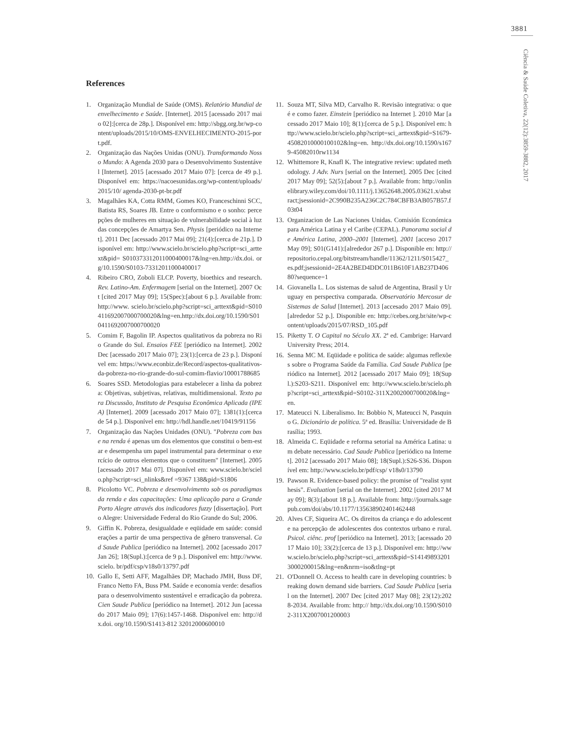3881
Ciência & Saúde Coletiva, 22(12):3859-3882, 2017
References
1. Organização Mundial de Saúde (OMS). Relatório Mundial de envelhecimento e Saúde. [Internet]. 2015 [acessado 2017 maio 02]:[cerca de 28p.]. Disponível em: http://sbgg.org.br/wp-content/uploads/2015/10/OMS-ENVELHECIMENTO-2015-port.pdf.
2. Organização das Nações Unidas (ONU). Transformando Nosso Mundo: A Agenda 2030 para o Desenvolvimento Sustentável [Internet]. 2015 [acessado 2017 Maio 07]: [cerca de 49 p.]. Disponível em: https://nacoesunidas.org/wp-content/uploads/ 2015/10/ agenda-2030-pt-br.pdf
3. Magalhães KA, Cotta RMM, Gomes KO, Franceschinni SCC, Batista RS, Soares JB. Entre o conformismo e o sonho: percepções de mulheres em situação de vulnerabilidade social à luz das concepções de Amartya Sen. Physis [periódico na Internet]. 2011 Dec [acessado 2017 Mai 09]; 21(4):[cerca de 21p.]. Disponível em: http://www.scielo.br/scielo.php?script=sci_arttext&pid= S010373312011000400017&lng=en.http://dx.doi. org/10.1590/S0103-73312011000400017
4. Ribeiro CRO, Zoboli ELCP. Poverty, bioethics and research. Rev. Latino-Am. Enfermagem [serial on the Internet]. 2007 Oct [cited 2017 May 09]; 15(Spec):[about 6 p.]. Available from: http://www. scielo.br/scielo.php?script=sci_arttext&pid=S010411692007000700020&lng=en.http://dx.doi.org/10.1590/S010411692007000700020
5. Comim F, Bagolin IP. Aspectos qualitativos da pobreza no Rio Grande do Sul. Ensaios FEE [periódico na Internet]. 2002 Dec [acessado 2017 Maio 07]; 23(1):[cerca de 23 p.]. Disponível em: https://www.econbiz.de/Record/aspectos-qualitativos-da-pobreza-no-rio-grande-do-sul-comim-flavio/10001788685
6. Soares SSD. Metodologias para estabelecer a linha da pobreza: Objetivas, subjetivas, relativas, multidimensional. Texto para Discussão, Instituto de Pesquisa Econômica Aplicada (IPEA) [Internet]. 2009 [acessado 2017 Maio 07]; 1381(1):[cerca de 54 p.]. Disponível em: http://hdl.handle.net/10419/91156
7. Organização das Nações Unidades (ONU). "Pobreza com base na renda é apenas um dos elementos que constitui o bem-estar e desempenha um papel instrumental para determinar o exercício de outros elementos que o constituem" [Internet]. 2005 [acessado 2017 Mai 07]. Disponível em: www.scielo.br/scielo.php?script=sci_nlinks&ref =9367 138&pid=S1806
8. Picolotto VC. Pobreza e desenvolvimento sob os paradigmas da renda e das capacitações: Uma aplicação para a Grande Porto Alegre através dos indicadores fuzzy [dissertação]. Porto Alegre: Universidade Federal do Rio Grande do Sul; 2006.
9. Giffin K. Pobreza, desigualdade e eqüidade em saúde: considerações a partir de uma perspectiva de gênero transversal. Cad Saude Publica [periódico na Internet]. 2002 [acessado 2017 Jan 26]; 18(Supl.):[cerca de 9 p.]. Disponível em: http://www.scielo. br/pdf/csp/v18s0/13797.pdf
10. Gallo E, Setti AFF, Magalhães DP, Machado JMH, Buss DF, Franco Netto FA, Buss PM. Saúde e economia verde: desafios para o desenvolvimento sustentável e erradicação da pobreza. Cien Saude Publica [periódico na Internet]. 2012 Jun [acessado 2017 Maio 09]; 17(6):1457-1468. Disponível em: http://dx.doi. org/10.1590/S1413-812 32012000600010
11. Souza MT, Silva MD, Carvalho R. Revisão integrativa: o que é e como fazer. Einstein [periódico na Internet ]. 2010 Mar [acessado 2017 Maio 10]; 8(1):[cerca de 5 p.]. Disponível em: http://www.scielo.br/scielo.php?script=sci_arttext&pid=S1679-45082010000100102&lng=en. http://dx.doi.org/10.1590/s1679-45082010rw1134
12. Whittemore R, Knafl K. The integrative review: updated methodology. J Adv. Nurs [serial on the Internet]. 2005 Dec [cited 2017 May 09]; 52(5):[about 7 p.]. Available from: http://onlinelibrary.wiley.com/doi/10.1111/j.13652648.2005.03621.x/abstract;jsessionid=2C990B235A236C2C784CBFB3AB057B57.f03t04
13. Organizacion de Las Naciones Unidas. Comisión Económica para América Latina y el Caribe (CEPAL). Panorama social de América Latina, 2000–2001 [Internet]. 2001 [acceso 2017 May 09]; S01(G141):[alrededor 267 p.]. Disponible en: http://repositorio.cepal.org/bitstream/handle/11362/1211/S015427_es.pdf;jsessionid=2E4A2BED4DDC011B610F1AB237D40680?sequence=1
14. Giovanella L. Los sistemas de salud de Argentina, Brasil y Uruguay en perspectiva comparada. Observatório Mercosur de Sistemas de Salud [Internet]. 2013 [accesado 2017 Maio 09]. [alrededor 52 p.]. Disponible en: http://cebes.org.br/site/wp-content/uploads/2015/07/RSD_105.pdf
15. Piketty T. O Capital no Século XX. 2ª ed. Cambrige: Harvard University Press; 2014.
16. Senna MC M. Eqüidade e política de saúde: algumas reflexões sobre o Programa Saúde da Família. Cad Saude Publica [periódico na Internet]. 2012 [acessado 2017 Maio 09]; 18(Supl.):S203-S211. Disponível em: http://www.scielo.br/scielo.php?script=sci_arttext&pid=S0102-311X2002000700020&lng=en.
17. Mateucci N. Liberalismo. In: Bobbio N, Mateucci N, Pasquino G. Dicionário de política. 5ª ed. Brasília: Universidade de Brasília; 1993.
18. Almeida C. Eqüidade e reforma setorial na América Latina: um debate necessário. Cad Saude Publica [periódico na Internet]. 2012 [acessado 2017 Maio 08]; 18(Supl.):S26-S36. Disponível em: http://www.scielo.br/pdf/csp/ v18s0/13790
19. Pawson R. Evidence-based policy: the promise of "realist synthesis". Evaluation [serial on the Internet]. 2002 [cited 2017 May 09]; 8(3):[about 18 p.]. Available from: http://journals.sagepub.com/doi/abs/10.1177/135638902401462448
20. Alves CF, Siqueira AC. Os direitos da criança e do adolescente na percepção de adolescentes dos contextos urbano e rural. Psicol. ciênc. prof [periódico na Internet]. 2013; [acessado 2017 Maio 10]; 33(2):[cerca de 13 p.]. Disponível em: http://www.scielo.br/scielo.php?script=sci_arttext&pid=S141498932013000200015&lng=en&nrm=iso&tlng=pt
21. O'Donnell O. Access to health care in developing countries: breaking down demand side barriers. Cad Saude Publica [serial on the Internet]. 2007 Dec [cited 2017 May 08]; 23(12):2028-2034. Available from: http:// http://dx.doi.org/10.1590/S0102-311X2007001200003